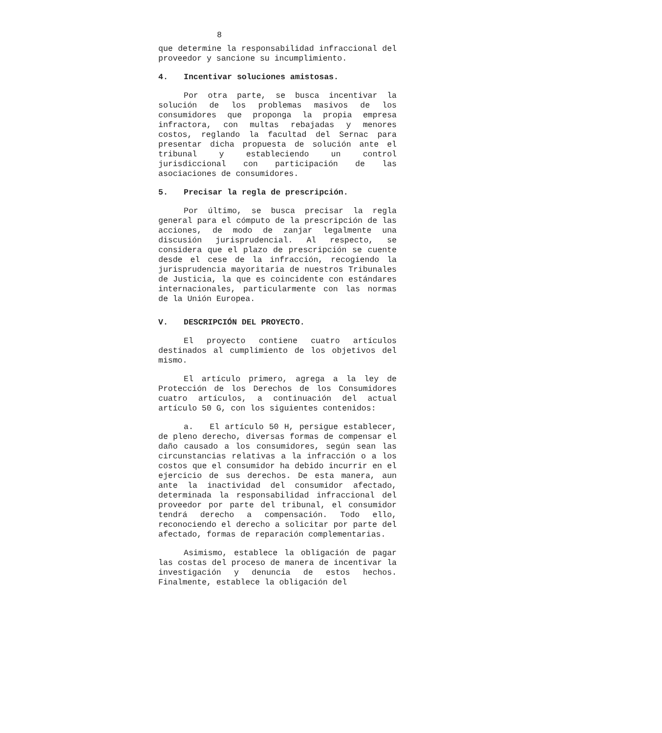8
que determine la responsabilidad infraccional del proveedor y sancione su incumplimiento.
4. Incentivar soluciones amistosas.
Por otra parte, se busca incentivar la solución de los problemas masivos de los consumidores que proponga la propia empresa infractora, con multas rebajadas y menores costos, reglando la facultad del Sernac para presentar dicha propuesta de solución ante el tribunal y estableciendo un control jurisdiccional con participación de las asociaciones de consumidores.
5. Precisar la regla de prescripción.
Por último, se busca precisar la regla general para el cómputo de la prescripción de las acciones, de modo de zanjar legalmente una discusión jurisprudencial. Al respecto, se considera que el plazo de prescripción se cuente desde el cese de la infracción, recogiendo la jurisprudencia mayoritaria de nuestros Tribunales de Justicia, la que es coincidente con estándares internacionales, particularmente con las normas de la Unión Europea.
V. DESCRIPCIÓN DEL PROYECTO.
El proyecto contiene cuatro artículos destinados al cumplimiento de los objetivos del mismo.
El artículo primero, agrega a la ley de Protección de los Derechos de los Consumidores cuatro artículos, a continuación del actual artículo 50 G, con los siguientes contenidos:
a. El artículo 50 H, persigue establecer, de pleno derecho, diversas formas de compensar el daño causado a los consumidores, según sean las circunstancias relativas a la infracción o a los costos que el consumidor ha debido incurrir en el ejercicio de sus derechos. De esta manera, aun ante la inactividad del consumidor afectado, determinada la responsabilidad infraccional del proveedor por parte del tribunal, el consumidor tendrá derecho a compensación. Todo ello, reconociendo el derecho a solicitar por parte del afectado, formas de reparación complementarias.
Asimismo, establece la obligación de pagar las costas del proceso de manera de incentivar la investigación y denuncia de estos hechos. Finalmente, establece la obligación del